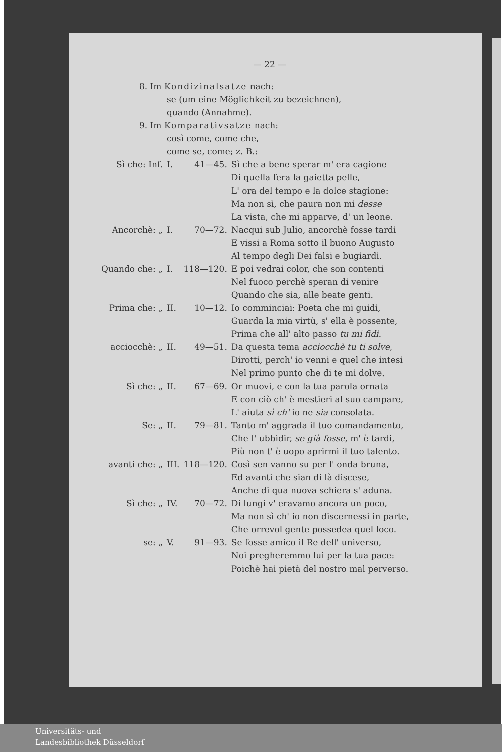— 22 —
8. Im Kondizinalsatze nach:
se (um eine Möglichkeit zu bezeichnen),
quando (Annahme).
9. Im Komparativsatze nach:
così come, come che,
come se, come; z. B.:
| Sì che: Inf. | I. | 41—45. | Sì che a bene sperar m' era cagione Di quella fera la gaietta pelle, L' ora del tempo e la dolce stagione: Ma non sì, che paura non mi desse La vista, che mi apparve, d' un leone. |
| Ancorchè: „ | I. | 70—72. | Nacqui sub Julio, ancorchè fosse tardi E vissi a Roma sotto il buono Augusto Al tempo degli Dei falsi e bugiardi. |
| Quando che: „ | I. | 118—120. | E poi vedrai color, che son contenti Nel fuoco perchè speran di venire Quando che sia, alle beate genti. |
| Prima che: „ | II. | 10—12. | Io comminciai: Poeta che mi guidi, Guarda la mia virtù, s' ella è possente, Prima che all' alto passo tu mi fidi. |
| acciocchè: „ | II. | 49—51. | Da questa tema acciocchè tu ti solve, Dirotti, perch' io venni e quel che intesi Nel primo punto che di te mi dolve. |
| Sì che: „ | II. | 67—69. | Or muovi, e con la tua parola ornata E con ciò ch' è mestieri al suo campare, L' aiuta sì ch' io ne sia consolata. |
| Se: „ | II. | 79—81. | Tanto m' aggrada il tuo comandamento, Che l' ubbidir, se già fosse, m' è tardi, Più non t' è uopo aprirmi il tuo talento. |
| avanti che: „ | III. | 118—120. | Così sen vanno su per l' onda bruna, Ed avanti che sian di là discese, Anche di qua nuova schiera s' aduna. |
| Sì che: „ | IV. | 70—72. | Di lungi v' eravamo ancora un poco, Ma non sì ch' io non discernessi in parte, Che orrevol gente possedea quel loco. |
| se: „ | V. | 91—93. | Se fosse amico il Re dell' universo, Noi pregheremmo lui per la tua pace: Poichè hai pietà del nostro mal perverso. |
Universitäts- und
Landesbibliothek Düsseldorf